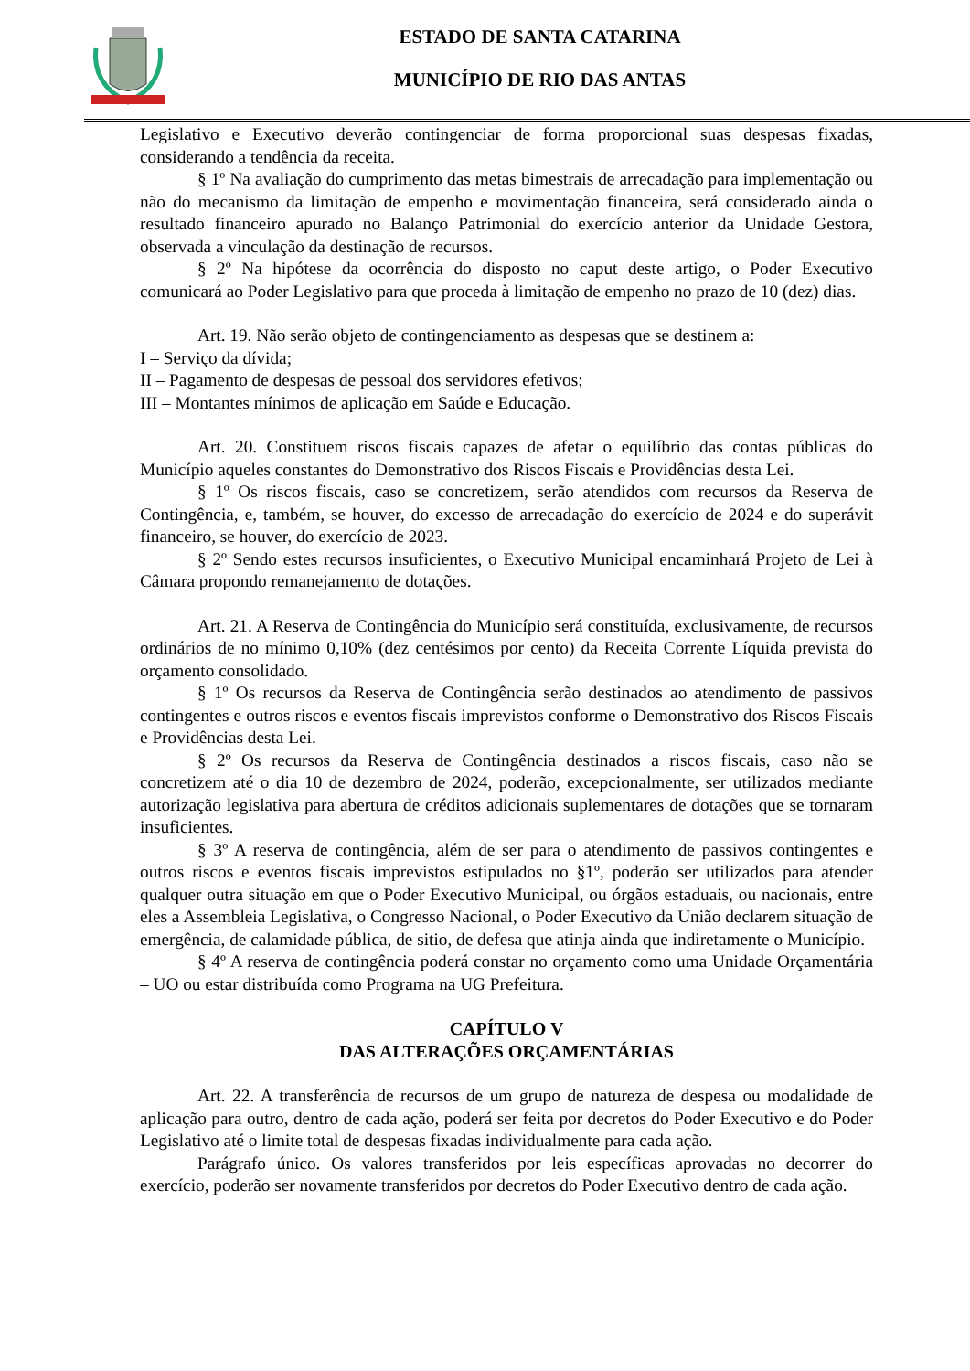ESTADO DE SANTA CATARINA
MUNICÍPIO DE RIO DAS ANTAS
Legislativo e Executivo deverão contingenciar de forma proporcional suas despesas fixadas, considerando a tendência da receita.
§ 1º Na avaliação do cumprimento das metas bimestrais de arrecadação para implementação ou não do mecanismo da limitação de empenho e movimentação financeira, será considerado ainda o resultado financeiro apurado no Balanço Patrimonial do exercício anterior da Unidade Gestora, observada a vinculação da destinação de recursos.
§ 2º Na hipótese da ocorrência do disposto no caput deste artigo, o Poder Executivo comunicará ao Poder Legislativo para que proceda à limitação de empenho no prazo de 10 (dez) dias.
Art. 19. Não serão objeto de contingenciamento as despesas que se destinem a:
I – Serviço da dívida;
II – Pagamento de despesas de pessoal dos servidores efetivos;
III – Montantes mínimos de aplicação em Saúde e Educação.
Art. 20. Constituem riscos fiscais capazes de afetar o equilíbrio das contas públicas do Município aqueles constantes do Demonstrativo dos Riscos Fiscais e Providências desta Lei.
§ 1º Os riscos fiscais, caso se concretizem, serão atendidos com recursos da Reserva de Contingência, e, também, se houver, do excesso de arrecadação do exercício de 2024 e do superávit financeiro, se houver, do exercício de 2023.
§ 2º Sendo estes recursos insuficientes, o Executivo Municipal encaminhará Projeto de Lei à Câmara propondo remanejamento de dotações.
Art. 21. A Reserva de Contingência do Município será constituída, exclusivamente, de recursos ordinários de no mínimo 0,10% (dez centésimos por cento) da Receita Corrente Líquida prevista do orçamento consolidado.
§ 1º Os recursos da Reserva de Contingência serão destinados ao atendimento de passivos contingentes e outros riscos e eventos fiscais imprevistos conforme o Demonstrativo dos Riscos Fiscais e Providências desta Lei.
§ 2º Os recursos da Reserva de Contingência destinados a riscos fiscais, caso não se concretizem até o dia 10 de dezembro de 2024, poderão, excepcionalmente, ser utilizados mediante autorização legislativa para abertura de créditos adicionais suplementares de dotações que se tornaram insuficientes.
§ 3º A reserva de contingência, além de ser para o atendimento de passivos contingentes e outros riscos e eventos fiscais imprevistos estipulados no §1º, poderão ser utilizados para atender qualquer outra situação em que o Poder Executivo Municipal, ou órgãos estaduais, ou nacionais, entre eles a Assembleia Legislativa, o Congresso Nacional, o Poder Executivo da União declarem situação de emergência, de calamidade pública, de sitio, de defesa que atinja ainda que indiretamente o Município.
§ 4º A reserva de contingência poderá constar no orçamento como uma Unidade Orçamentária – UO ou estar distribuída como Programa na UG Prefeitura.
CAPÍTULO V
DAS ALTERAÇÕES ORÇAMENTÁRIAS
Art. 22. A transferência de recursos de um grupo de natureza de despesa ou modalidade de aplicação para outro, dentro de cada ação, poderá ser feita por decretos do Poder Executivo e do Poder Legislativo até o limite total de despesas fixadas individualmente para cada ação.
Parágrafo único. Os valores transferidos por leis específicas aprovadas no decorrer do exercício, poderão ser novamente transferidos por decretos do Poder Executivo dentro de cada ação.